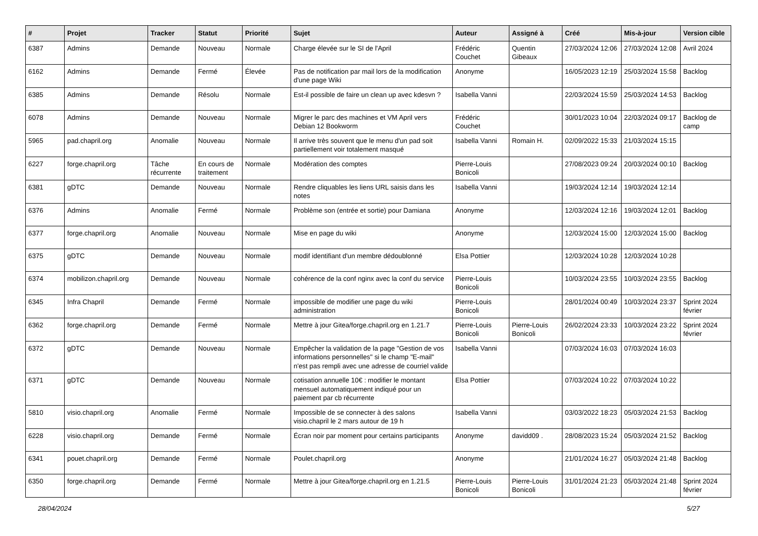| # | Projet | Tracker | Statut | Priorité | Sujet | Auteur | Assigné à | Créé | Mis-à-jour | Version cible |
| --- | --- | --- | --- | --- | --- | --- | --- | --- | --- | --- |
| 6387 | Admins | Demande | Nouveau | Normale | Charge élevée sur le SI de l'April | Frédéric Couchet | Quentin Gibeaux | 27/03/2024 12:06 | 27/03/2024 12:08 | Avril 2024 |
| 6162 | Admins | Demande | Fermé | Élevée | Pas de notification par mail lors de la modification d'une page Wiki | Anonyme | | 16/05/2023 12:19 | 25/03/2024 15:58 | Backlog |
| 6385 | Admins | Demande | Résolu | Normale | Est-il possible de faire un clean up avec kdesvn ? | Isabella Vanni | | 22/03/2024 15:59 | 25/03/2024 14:53 | Backlog |
| 6078 | Admins | Demande | Nouveau | Normale | Migrer le parc des machines et VM April vers Debian 12 Bookworm | Frédéric Couchet | | 30/01/2023 10:04 | 22/03/2024 09:17 | Backlog de camp |
| 5965 | pad.chapril.org | Anomalie | Nouveau | Normale | Il arrive très souvent que le menu d'un pad soit partiellement voir totalement masqué | Isabella Vanni | Romain H. | 02/09/2022 15:33 | 21/03/2024 15:15 | |
| 6227 | forge.chapril.org | Tâche récurrente | En cours de traitement | Normale | Modération des comptes | Pierre-Louis Bonicoli | | 27/08/2023 09:24 | 20/03/2024 00:10 | Backlog |
| 6381 | gDTC | Demande | Nouveau | Normale | Rendre cliquables les liens URL saisis dans les notes | Isabella Vanni | | 19/03/2024 12:14 | 19/03/2024 12:14 | |
| 6376 | Admins | Anomalie | Fermé | Normale | Problème son (entrée et sortie) pour Damiana | Anonyme | | 12/03/2024 12:16 | 19/03/2024 12:01 | Backlog |
| 6377 | forge.chapril.org | Anomalie | Nouveau | Normale | Mise en page du wiki | Anonyme | | 12/03/2024 15:00 | 12/03/2024 15:00 | Backlog |
| 6375 | gDTC | Demande | Nouveau | Normale | modif identifiant d'un membre dédoublonné | Elsa Pottier | | 12/03/2024 10:28 | 12/03/2024 10:28 | |
| 6374 | mobilizon.chapril.org | Demande | Nouveau | Normale | cohérence de la conf nginx avec la conf du service | Pierre-Louis Bonicoli | | 10/03/2024 23:55 | 10/03/2024 23:55 | Backlog |
| 6345 | Infra Chapril | Demande | Fermé | Normale | impossible de modifier une page du wiki administration | Pierre-Louis Bonicoli | | 28/01/2024 00:49 | 10/03/2024 23:37 | Sprint 2024 février |
| 6362 | forge.chapril.org | Demande | Fermé | Normale | Mettre à jour Gitea/forge.chapril.org en 1.21.7 | Pierre-Louis Bonicoli | Pierre-Louis Bonicoli | 26/02/2024 23:33 | 10/03/2024 23:22 | Sprint 2024 février |
| 6372 | gDTC | Demande | Nouveau | Normale | Empêcher la validation de la page "Gestion de vos informations personnelles" si le champ "E-mail" n'est pas rempli avec une adresse de courriel valide | Isabella Vanni | | 07/03/2024 16:03 | 07/03/2024 16:03 | |
| 6371 | gDTC | Demande | Nouveau | Normale | cotisation annuelle 10€ : modifier le montant mensuel automatiquement indiqué pour un paiement par cb récurrente | Elsa Pottier | | 07/03/2024 10:22 | 07/03/2024 10:22 | |
| 5810 | visio.chapril.org | Anomalie | Fermé | Normale | Impossible de se connecter à des salons visio.chapril le 2 mars autour de 19 h | Isabella Vanni | | 03/03/2022 18:23 | 05/03/2024 21:53 | Backlog |
| 6228 | visio.chapril.org | Demande | Fermé | Normale | Écran noir par moment pour certains participants | Anonyme | davidd09 . | 28/08/2023 15:24 | 05/03/2024 21:52 | Backlog |
| 6341 | pouet.chapril.org | Demande | Fermé | Normale | Poulet.chapril.org | Anonyme | | 21/01/2024 16:27 | 05/03/2024 21:48 | Backlog |
| 6350 | forge.chapril.org | Demande | Fermé | Normale | Mettre à jour Gitea/forge.chapril.org en 1.21.5 | Pierre-Louis Bonicoli | Pierre-Louis Bonicoli | 31/01/2024 21:23 | 05/03/2024 21:48 | Sprint 2024 février |
28/04/2024 5/27